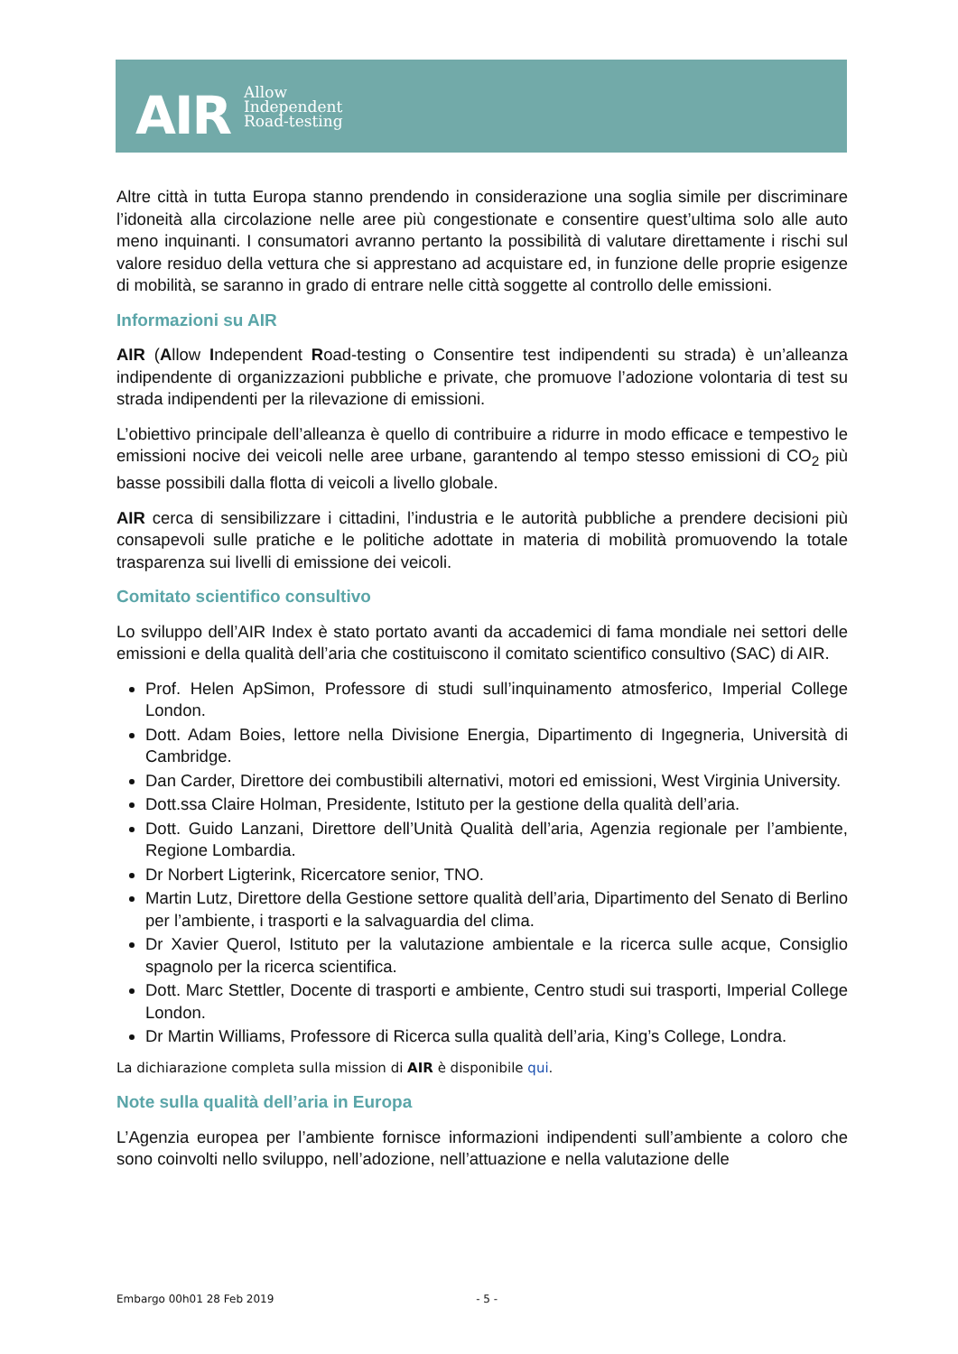AIR
Allow
Independent
Road-testing
Altre città in tutta Europa stanno prendendo in considerazione una soglia simile per discriminare l’idoneità alla circolazione nelle aree più congestionate e consentire quest’ultima solo alle auto meno inquinanti. I consumatori avranno pertanto la possibilità di valutare direttamente i rischi sul valore residuo della vettura che si apprestano ad acquistare ed, in funzione delle proprie esigenze di mobilità, se saranno in grado di entrare nelle città soggette al controllo delle emissioni.
Informazioni su AIR
AIR (Allow Independent Road-testing o Consentire test indipendenti su strada) è un’alleanza indipendente di organizzazioni pubbliche e private, che promuove l’adozione volontaria di test su strada indipendenti per la rilevazione di emissioni.
L’obiettivo principale dell’alleanza è quello di contribuire a ridurre in modo efficace e tempestivo le emissioni nocive dei veicoli nelle aree urbane, garantendo al tempo stesso emissioni di CO<sub>2</sub> più basse possibili dalla flotta di veicoli a livello globale.
AIR cerca di sensibilizzare i cittadini, l’industria e le autorità pubbliche a prendere decisioni più consapevoli sulle pratiche e le politiche adottate in materia di mobilità promuovendo la totale trasparenza sui livelli di emissione dei veicoli.
Comitato scientifico consultivo
Lo sviluppo dell’AIR Index è stato portato avanti da accademici di fama mondiale nei settori delle emissioni e della qualità dell’aria che costituiscono il comitato scientifico consultivo (SAC) di AIR.
Prof. Helen ApSimon, Professore di studi sull’inquinamento atmosferico, Imperial College London.
Dott. Adam Boies, lettore nella Divisione Energia, Dipartimento di Ingegneria, Università di Cambridge.
Dan Carder, Direttore dei combustibili alternativi, motori ed emissioni, West Virginia University.
Dott.ssa Claire Holman, Presidente, Istituto per la gestione della qualità dell’aria.
Dott. Guido Lanzani, Direttore dell’Unità Qualità dell’aria, Agenzia regionale per l’ambiente, Regione Lombardia.
Dr Norbert Ligterink, Ricercatore senior, TNO.
Martin Lutz, Direttore della Gestione settore qualità dell’aria, Dipartimento del Senato di Berlino per l’ambiente, i trasporti e la salvaguardia del clima.
Dr Xavier Querol, Istituto per la valutazione ambientale e la ricerca sulle acque, Consiglio spagnolo per la ricerca scientifica.
Dott. Marc Stettler, Docente di trasporti e ambiente, Centro studi sui trasporti, Imperial College London.
Dr Martin Williams, Professore di Ricerca sulla qualità dell’aria, King’s College, Londra.
La dichiarazione completa sulla mission di AIR è disponibile qui.
Note sulla qualità dell’aria in Europa
L’Agenzia europea per l’ambiente fornisce informazioni indipendenti sull’ambiente a coloro che sono coinvolti nello sviluppo, nell’adozione, nell’attuazione e nella valutazione delle
Embargo 00h01 28 Feb 2019 - 5 -